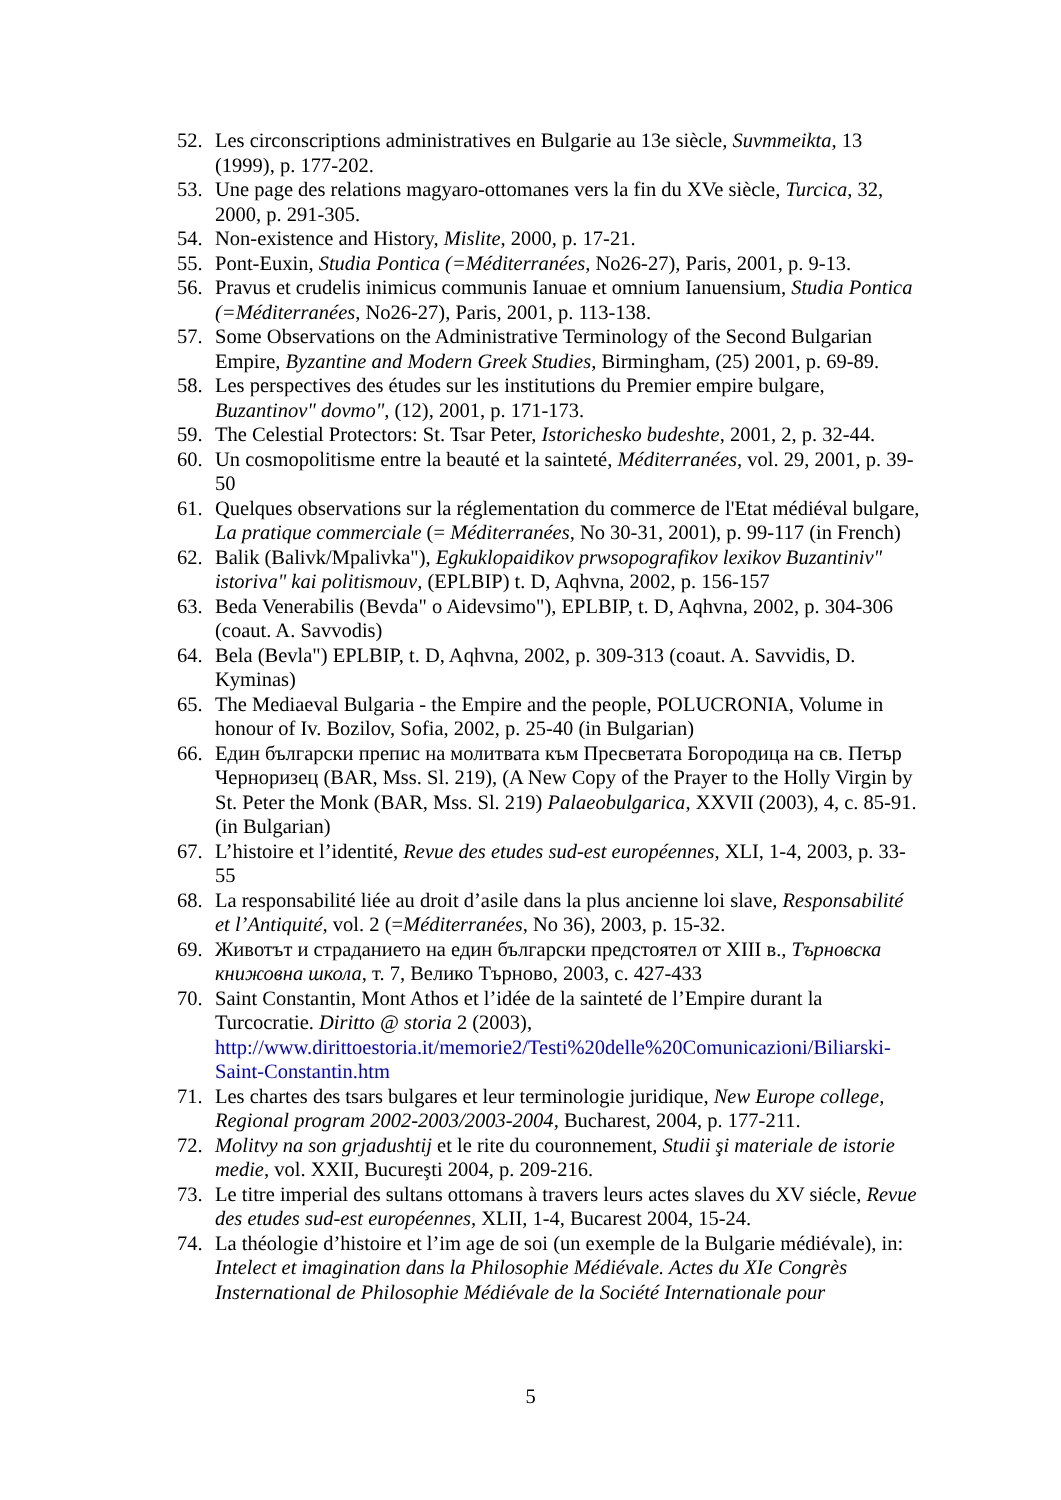52. Les circonscriptions administratives en Bulgarie au 13e siècle, Suvmmeikta, 13 (1999), p. 177-202.
53. Une page des relations magyaro-ottomanes vers la fin du XVe siècle, Turcica, 32, 2000, p. 291-305.
54. Non-existence and History, Mislite, 2000, p. 17-21.
55. Pont-Euxin, Studia Pontica (=Méditerranées, No26-27), Paris, 2001, p. 9-13.
56. Pravus et crudelis inimicus communis Ianuae et omnium Ianuensium, Studia Pontica (=Méditerranées, No26-27), Paris, 2001, p. 113-138.
57. Some Observations on the Administrative Terminology of the Second Bulgarian Empire, Byzantine and Modern Greek Studies, Birmingham, (25) 2001, p. 69-89.
58. Les perspectives des études sur les institutions du Premier empire bulgare, Buzantinov" dovmo", (12), 2001, p. 171-173.
59. The Celestial Protectors: St. Tsar Peter, Istorichesko budeshte, 2001, 2, p. 32-44.
60. Un cosmopolitisme entre la beauté et la sainteté, Méditerranées, vol. 29, 2001, p. 39-50
61. Quelques observations sur la réglementation du commerce de l'Etat médiéval bulgare, La pratique commerciale (= Méditerranées, No 30-31, 2001), p. 99-117 (in French)
62. Balik (Balivk/Mpalivka"), Egkuklopaidikov prwsopografikov lexikov Buzantiniv" istoriva" kai politismouv, (EPLBIP) t. D, Aqhvna, 2002, p. 156-157
63. Beda Venerabilis (Bevda" o Aidevsimo"), EPLBIP, t. D, Aqhvna, 2002, p. 304-306 (coaut. A. Savvodis)
64. Bela (Bevla") EPLBIP, t. D, Aqhvna, 2002, p. 309-313 (coaut. A. Savvidis, D. Kyminas)
65. The Mediaeval Bulgaria - the Empire and the people, POLUCRONIA, Volume in honour of Iv. Bozilov, Sofia, 2002, p. 25-40 (in Bulgarian)
66. Един български препис на молитвата към Пресветата Богородица на св. Петър Черноризец (BAR, Mss. Sl. 219), (A New Copy of the Prayer to the Holly Virgin by St. Peter the Monk (BAR, Mss. Sl. 219) Palaeobulgarica, XXVII (2003), 4, c. 85-91. (in Bulgarian)
67. L’histoire et l’identité, Revue des etudes sud-est européennes, XLI, 1-4, 2003, p. 33-55
68. La responsabilité liée au droit d’asile dans la plus ancienne loi slave, Responsabilité et l’Antiquité, vol. 2 (=Méditerranées, No 36), 2003, p. 15-32.
69. Животът и страданието на един български предстоятел от XIII в., Търновска книжовна школа, т. 7, Велико Търново, 2003, с. 427-433
70. Saint Constantin, Mont Athos et l’idée de la sainteté de l’Empire durant la Turcocratie. Diritto @ storia 2 (2003), http://www.dirittoestoria.it/memorie2/Testi%20delle%20Comunicazioni/Biliarski-Saint-Constantin.htm
71. Les chartes des tsars bulgares et leur terminologie juridique, New Europe college, Regional program 2002-2003/2003-2004, Bucharest, 2004, p. 177-211.
72. Molitvy na son grjadushtij et le rite du couronnement, Studii şi materiale de istorie medie, vol. XXII, Bucureşti 2004, p. 209-216.
73. Le titre imperial des sultans ottomans à travers leurs actes slaves du XV siécle, Revue des etudes sud-est européennes, XLII, 1-4, Bucarest 2004, 15-24.
74. La théologie d’histoire et l’im age de soi (un exemple de la Bulgarie médiévale), in: Intelect et imagination dans la Philosophie Médiévale. Actes du XIe Congrès Insternational de Philosophie Médiévale de la Société Internationale pour
5